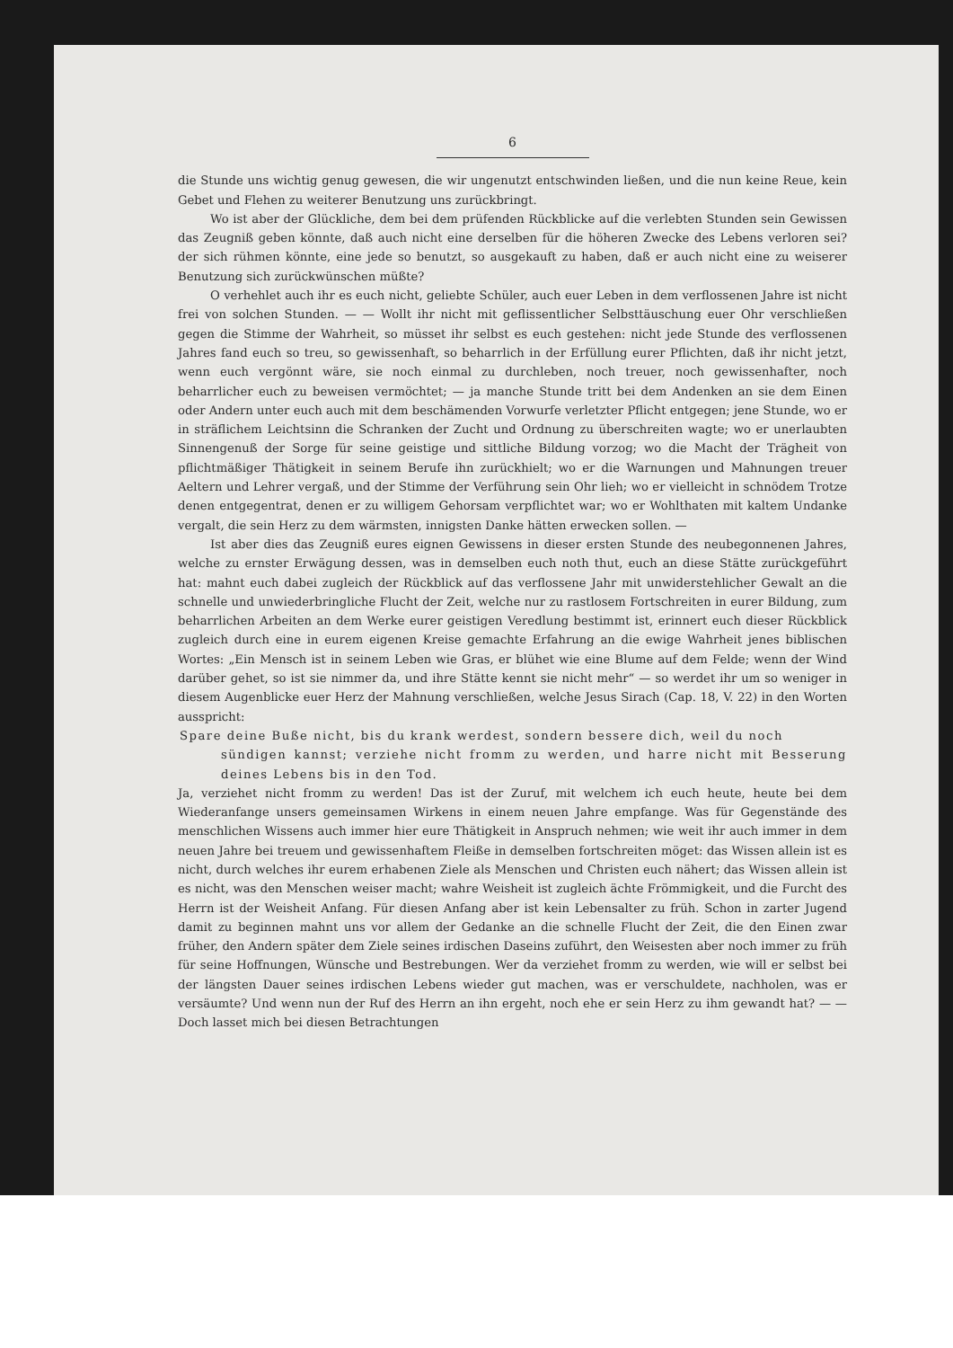6
die Stunde uns wichtig genug gewesen, die wir ungenutzt entschwinden ließen, und die nun keine Reue, kein Gebet und Flehen zu weiterer Benutzung uns zurückbringt.
Wo ist aber der Glückliche, dem bei dem prüfenden Rückblicke auf die verlebten Stunden sein Gewissen das Zeugniß geben könnte, daß auch nicht eine derselben für die höheren Zwecke des Lebens verloren sei? der sich rühmen könnte, eine jede so benutzt, so ausgekauft zu haben, daß er auch nicht eine zu weiserer Benutzung sich zurückwünschen müßte?
O verhehlet auch ihr es euch nicht, geliebte Schüler, auch euer Leben in dem verflossenen Jahre ist nicht frei von solchen Stunden. — — Wollt ihr nicht mit geflissentlicher Selbsttäuschung euer Ohr verschließen gegen die Stimme der Wahrheit, so müsset ihr selbst es euch gestehen: nicht jede Stunde des verflossenen Jahres fand euch so treu, so gewissenhaft, so beharrlich in der Erfüllung eurer Pflichten, daß ihr nicht jetzt, wenn euch vergönnt wäre, sie noch einmal zu durchleben, noch treuer, noch gewissenhafter, noch beharrlicher euch zu beweisen vermöchtet; — ja manche Stunde tritt bei dem Andenken an sie dem Einen oder Andern unter euch auch mit dem beschämenden Vorwurfe verletzter Pflicht entgegen; jene Stunde, wo er in sträflichem Leichtsinn die Schranken der Zucht und Ordnung zu überschreiten wagte; wo er unerlaubten Sinnengenuß der Sorge für seine geistige und sittliche Bildung vorzog; wo die Macht der Trägheit von pflichtmäßiger Thätigkeit in seinem Berufe ihn zurückhielt; wo er die Warnungen und Mahnungen treuer Aeltern und Lehrer vergaß, und der Stimme der Verführung sein Ohr lieh; wo er vielleicht in schnödem Trotze denen entgegentrat, denen er zu willigem Gehorsam verpflichtet war; wo er Wohlthaten mit kaltem Undanke vergalt, die sein Herz zu dem wärmsten, innigsten Danke hätten erwecken sollen. —
Ist aber dies das Zeugniß eures eignen Gewissens in dieser ersten Stunde des neubegonnenen Jahres, welche zu ernster Erwägung dessen, was in demselben euch noth thut, euch an diese Stätte zurückgeführt hat: mahnt euch dabei zugleich der Rückblick auf das verflossene Jahr mit unwiderstehlicher Gewalt an die schnelle und unwiederbringliche Flucht der Zeit, welche nur zu rastlosem Fortschreiten in eurer Bildung, zum beharrlichen Arbeiten an dem Werke eurer geistigen Veredlung bestimmt ist, erinnert euch dieser Rückblick zugleich durch eine in eurem eigenen Kreise gemachte Erfahrung an die ewige Wahrheit jenes biblischen Wortes: „Ein Mensch ist in seinem Leben wie Gras, er blühet wie eine Blume auf dem Felde; wenn der Wind darüber gehet, so ist sie nimmer da, und ihre Stätte kennt sie nicht mehr“ — so werdet ihr um so weniger in diesem Augenblicke euer Herz der Mahnung verschließen, welche Jesus Sirach (Cap. 18, V. 22) in den Worten ausspricht:
Spare deine Buße nicht, bis du krank werdest, sondern bessere dich, weil du noch
sündigen kannst; verziehe nicht fromm zu werden, und harre nicht mit Besserung deines Lebens bis in den Tod.
Ja, verziehet nicht fromm zu werden! Das ist der Zuruf, mit welchem ich euch heute, heute bei dem Wiederanfange unsers gemeinsamen Wirkens in einem neuen Jahre empfange. Was für Gegenstände des menschlichen Wissens auch immer hier eure Thätigkeit in Anspruch nehmen; wie weit ihr auch immer in dem neuen Jahre bei treuem und gewissenhaftem Fleiße in demselben fortschreiten möget: das Wissen allein ist es nicht, durch welches ihr eurem erhabenen Ziele als Menschen und Christen euch nähert; das Wissen allein ist es nicht, was den Menschen weiser macht; wahre Weisheit ist zugleich ächte Frömmigkeit, und die Furcht des Herrn ist der Weisheit Anfang. Für diesen Anfang aber ist kein Lebensalter zu früh. Schon in zarter Jugend damit zu beginnen mahnt uns vor allem der Gedanke an die schnelle Flucht der Zeit, die den Einen zwar früher, den Andern später dem Ziele seines irdischen Daseins zuführt, den Weisesten aber noch immer zu früh für seine Hoffnungen, Wünsche und Bestrebungen. Wer da verziehet fromm zu werden, wie will er selbst bei der längsten Dauer seines irdischen Lebens wieder gut machen, was er verschuldete, nachholen, was er versäumte? Und wenn nun der Ruf des Herrn an ihn ergeht, noch ehe er sein Herz zu ihm gewandt hat? — — Doch lasset mich bei diesen Betrachtungen